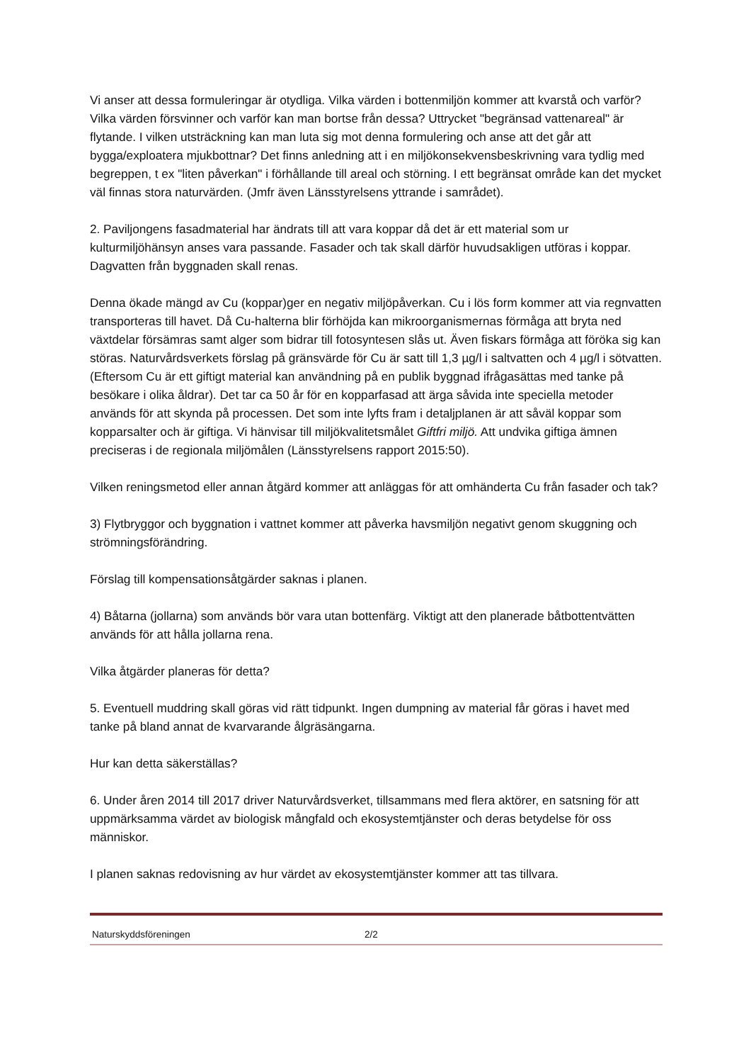Vi anser att dessa formuleringar är otydliga. Vilka värden i bottenmiljön kommer att kvarstå och varför? Vilka värden försvinner och varför kan man bortse från dessa? Uttrycket "begränsad vattenareal" är flytande. I vilken utsträckning kan man luta sig mot denna formulering och anse att det går att bygga/exploatera mjukbottnar? Det finns anledning att i en miljökonsekvensbeskrivning vara tydlig med begreppen, t ex "liten påverkan" i förhållande till areal och störning. I ett begränsat område kan det mycket väl finnas stora naturvärden. (Jmfr även Länsstyrelsens yttrande i samrådet).
2. Paviljongens fasadmaterial har ändrats till att vara koppar då det är ett material som ur kulturmiljöhänsyn anses vara passande. Fasader och tak skall därför huvudsakligen utföras i koppar. Dagvatten från byggnaden skall renas.
Denna ökade mängd av Cu (koppar)ger en negativ miljöpåverkan. Cu i lös form kommer att via regnvatten transporteras till havet. Då Cu-halterna blir förhöjda kan mikroorganismernas förmåga att bryta ned växtdelar försämras samt alger som bidrar till fotosyntesen slås ut. Även fiskars förmåga att föröka sig kan störas. Naturvårdsverkets förslag på gränsvärde för Cu är satt till 1,3 µg/l i saltvatten och 4 µg/l i sötvatten. (Eftersom Cu är ett giftigt material kan användning på en publik byggnad ifrågasättas med tanke på besökare i olika åldrar). Det tar ca 50 år för en kopparfasad att ärga såvida inte speciella metoder används för att skynda på processen. Det som inte lyfts fram i detaljplanen är att såväl koppar som kopparsalter och är giftiga. Vi hänvisar till miljökvalitetsmålet Giftfri miljö. Att undvika giftiga ämnen preciseras i de regionala miljömålen (Länsstyrelsens rapport 2015:50).
Vilken reningsmetod eller annan åtgärd kommer att anläggas för att omhänderta Cu från fasader och tak?
3) Flytbryggor och byggnation i vattnet kommer att påverka havsmiljön negativt genom skuggning och strömningsförändring.
Förslag till kompensationsåtgärder saknas i planen.
4) Båtarna (jollarna) som används bör vara utan bottenfärg. Viktigt att den planerade båtbottentvätten används för att hålla jollarna rena.
Vilka åtgärder planeras för detta?
5. Eventuell muddring skall göras vid rätt tidpunkt. Ingen dumpning av material får göras i havet med tanke på bland annat de kvarvarande ålgräsängarna.
Hur kan detta säkerställas?
6. Under åren 2014 till 2017 driver Naturvårdsverket, tillsammans med flera aktörer, en satsning för att uppmärksamma värdet av biologisk mångfald och ekosystemtjänster och deras betydelse för oss människor.
I planen saknas redovisning av hur värdet av ekosystemtjänster kommer att tas tillvara.
Naturskyddsföreningen 2/2